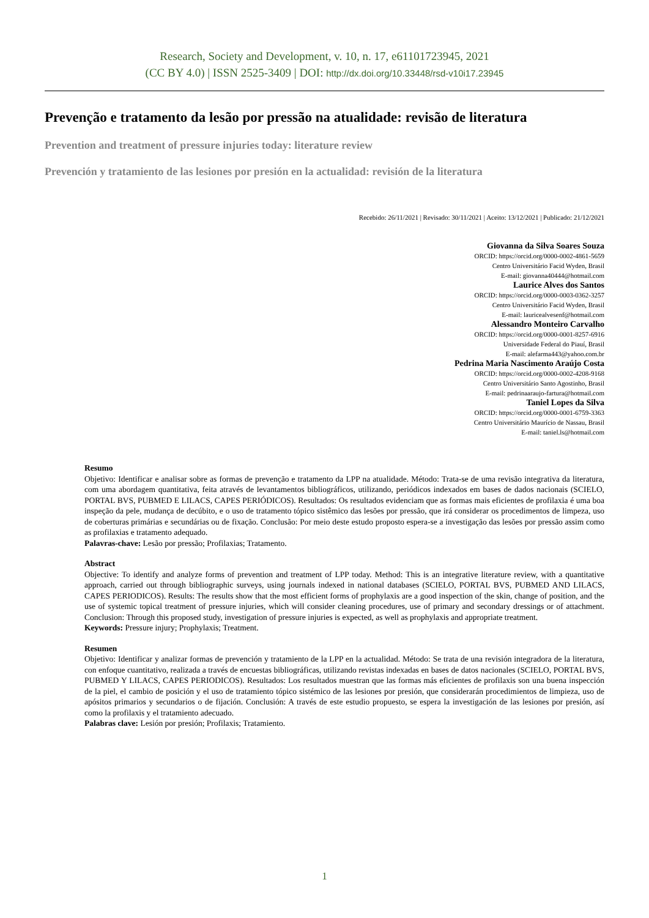Research, Society and Development, v. 10, n. 17, e61101723945, 2021
(CC BY 4.0) | ISSN 2525-3409 | DOI: http://dx.doi.org/10.33448/rsd-v10i17.23945
Prevenção e tratamento da lesão por pressão na atualidade: revisão de literatura
Prevention and treatment of pressure injuries today: literature review
Prevención y tratamiento de las lesiones por presión en la actualidad: revisión de la literatura
Recebido: 26/11/2021 | Revisado: 30/11/2021 | Aceito: 13/12/2021 | Publicado: 21/12/2021
Giovanna da Silva Soares Souza
ORCID: https://orcid.org/0000-0002-4861-5659
Centro Universitário Facid Wyden, Brasil
E-mail: giovanna40444@hotmail.com
Laurice Alves dos Santos
ORCID: https://orcid.org/0000-0003-0362-3257
Centro Universitário Facid Wyden, Brasil
E-mail: lauricealvesenf@hotmail.com
Alessandro Monteiro Carvalho
ORCID: https://orcid.org/0000-0001-8257-6916
Universidade Federal do Piauí, Brasil
E-mail: alefarma443@yahoo.com.br
Pedrina Maria Nascimento Araújo Costa
ORCID: https://orcid.org/0000-0002-4208-9168
Centro Universitário Santo Agostinho, Brasil
E-mail: pedrinaaraujo-fartura@hotmail.com
Taniel Lopes da Silva
ORCID: https://orcid.org/0000-0001-6759-3363
Centro Universitário Maurício de Nassau, Brasil
E-mail: taniel.ls@hotmail.com
Resumo
Objetivo: Identificar e analisar sobre as formas de prevenção e tratamento da LPP na atualidade. Método: Trata-se de uma revisão integrativa da literatura, com uma abordagem quantitativa, feita através de levantamentos bibliográficos, utilizando, periódicos indexados em bases de dados nacionais (SCIELO, PORTAL BVS, PUBMED E LILACS, CAPES PERIÓDICOS). Resultados: Os resultados evidenciam que as formas mais eficientes de profilaxia é uma boa inspeção da pele, mudança de decúbito, e o uso de tratamento tópico sistêmico das lesões por pressão, que irá considerar os procedimentos de limpeza, uso de coberturas primárias e secundárias ou de fixação. Conclusão: Por meio deste estudo proposto espera-se a investigação das lesões por pressão assim como as profilaxias e tratamento adequado.
Palavras-chave: Lesão por pressão; Profilaxias; Tratamento.
Abstract
Objective: To identify and analyze forms of prevention and treatment of LPP today. Method: This is an integrative literature review, with a quantitative approach, carried out through bibliographic surveys, using journals indexed in national databases (SCIELO, PORTAL BVS, PUBMED AND LILACS, CAPES PERIODICOS). Results: The results show that the most efficient forms of prophylaxis are a good inspection of the skin, change of position, and the use of systemic topical treatment of pressure injuries, which will consider cleaning procedures, use of primary and secondary dressings or of attachment. Conclusion: Through this proposed study, investigation of pressure injuries is expected, as well as prophylaxis and appropriate treatment.
Keywords: Pressure injury; Prophylaxis; Treatment.
Resumen
Objetivo: Identificar y analizar formas de prevención y tratamiento de la LPP en la actualidad. Método: Se trata de una revisión integradora de la literatura, con enfoque cuantitativo, realizada a través de encuestas bibliográficas, utilizando revistas indexadas en bases de datos nacionales (SCIELO, PORTAL BVS, PUBMED Y LILACS, CAPES PERIODICOS). Resultados: Los resultados muestran que las formas más eficientes de profilaxis son una buena inspección de la piel, el cambio de posición y el uso de tratamiento tópico sistémico de las lesiones por presión, que considerarán procedimientos de limpieza, uso de apósitos primarios y secundarios o de fijación. Conclusión: A través de este estudio propuesto, se espera la investigación de las lesiones por presión, así como la profilaxis y el tratamiento adecuado.
Palabras clave: Lesión por presión; Profilaxis; Tratamiento.
1